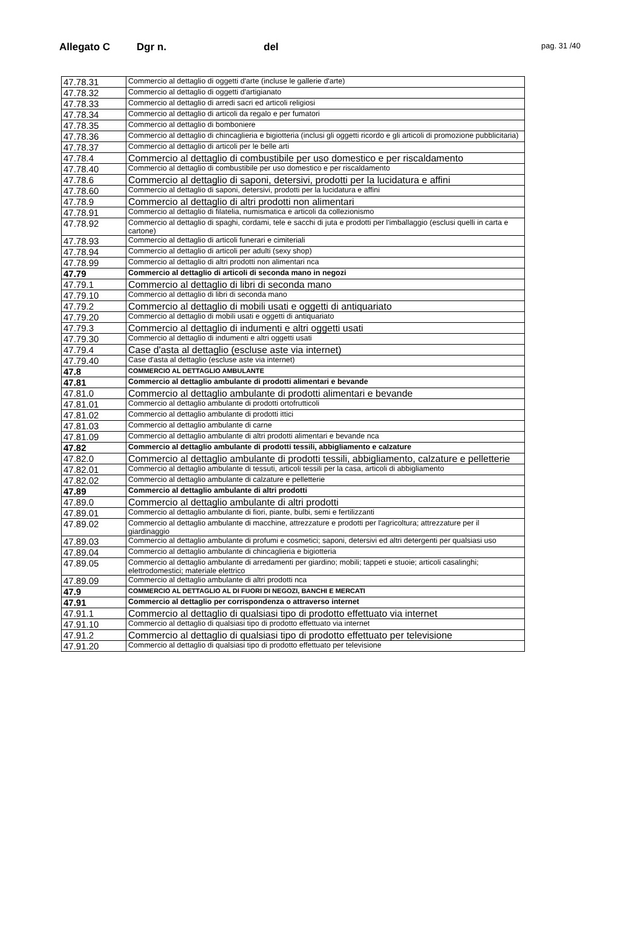Allegato C Dgr n. del pag. 31 /40
| 47.78.31 | Commercio al dettaglio di oggetti d'arte (incluse le gallerie d'arte) |
| 47.78.32 | Commercio al dettaglio di oggetti d'artigianato |
| 47.78.33 | Commercio al dettaglio di arredi sacri ed articoli religiosi |
| 47.78.34 | Commercio al dettaglio di articoli da regalo e per fumatori |
| 47.78.35 | Commercio al dettaglio di bomboniere |
| 47.78.36 | Commercio al dettaglio di chincaglieria e bigiotteria (inclusi gli oggetti ricordo e gli articoli di promozione pubblicitaria) |
| 47.78.37 | Commercio al dettaglio di articoli per le belle arti |
| 47.78.4 | Commercio al dettaglio di combustibile per uso domestico e per riscaldamento |
| 47.78.40 | Commercio al dettaglio di combustibile per uso domestico e per riscaldamento |
| 47.78.6 | Commercio al dettaglio di saponi, detersivi, prodotti per la lucidatura e affini |
| 47.78.60 | Commercio al dettaglio di saponi, detersivi, prodotti per la lucidatura e affini |
| 47.78.9 | Commercio al dettaglio di altri prodotti non alimentari |
| 47.78.91 | Commercio al dettaglio di filatelia, numismatica e articoli da collezionismo |
| 47.78.92 | Commercio al dettaglio di spaghi, cordami, tele e sacchi di juta e prodotti per l'imballaggio (esclusi quelli in carta e cartone) |
| 47.78.93 | Commercio al dettaglio di articoli funerari e cimiteriali |
| 47.78.94 | Commercio al dettaglio di articoli per adulti (sexy shop) |
| 47.78.99 | Commercio al dettaglio di altri prodotti non alimentari nca |
| 47.79 | Commercio al dettaglio di articoli di seconda mano in negozi |
| 47.79.1 | Commercio al dettaglio di libri di seconda mano |
| 47.79.10 | Commercio al dettaglio di libri di seconda mano |
| 47.79.2 | Commercio al dettaglio di mobili usati e oggetti di antiquariato |
| 47.79.20 | Commercio al dettaglio di mobili usati e oggetti di antiquariato |
| 47.79.3 | Commercio al dettaglio di indumenti e altri oggetti usati |
| 47.79.30 | Commercio al dettaglio di indumenti e altri oggetti usati |
| 47.79.4 | Case d'asta al dettaglio (escluse aste via internet) |
| 47.79.40 | Case d'asta al dettaglio (escluse aste via internet) |
| 47.8 | COMMERCIO AL DETTAGLIO AMBULANTE |
| 47.81 | Commercio al dettaglio ambulante di prodotti alimentari e bevande |
| 47.81.0 | Commercio al dettaglio ambulante di prodotti alimentari e bevande |
| 47.81.01 | Commercio al dettaglio ambulante di prodotti ortofrutticoli |
| 47.81.02 | Commercio al dettaglio ambulante di prodotti ittici |
| 47.81.03 | Commercio al dettaglio ambulante di carne |
| 47.81.09 | Commercio al dettaglio ambulante di altri prodotti alimentari e bevande nca |
| 47.82 | Commercio al dettaglio ambulante di prodotti tessili, abbigliamento e calzature |
| 47.82.0 | Commercio al dettaglio ambulante di prodotti tessili, abbigliamento, calzature e pelletterie |
| 47.82.01 | Commercio al dettaglio ambulante di tessuti, articoli tessili per la casa, articoli di abbigliamento |
| 47.82.02 | Commercio al dettaglio ambulante di calzature e pelletterie |
| 47.89 | Commercio al dettaglio ambulante di altri prodotti |
| 47.89.0 | Commercio al dettaglio ambulante di altri prodotti |
| 47.89.01 | Commercio al dettaglio ambulante di fiori, piante, bulbi, semi e fertilizzanti |
| 47.89.02 | Commercio al dettaglio ambulante di macchine, attrezzature e prodotti per l'agricoltura; attrezzature per il giardinaggio |
| 47.89.03 | Commercio al dettaglio ambulante di profumi e cosmetici; saponi, detersivi ed altri detergenti per qualsiasi uso |
| 47.89.04 | Commercio al dettaglio ambulante di chincaglieria e bigiotteria |
| 47.89.05 | Commercio al dettaglio ambulante di arredamenti per giardino; mobili; tappeti e stuoie; articoli casalinghi; elettrodomestici; materiale elettrico |
| 47.89.09 | Commercio al dettaglio ambulante di altri prodotti nca |
| 47.9 | COMMERCIO AL DETTAGLIO AL DI FUORI DI NEGOZI, BANCHI E MERCATI |
| 47.91 | Commercio al dettaglio per corrispondenza o attraverso internet |
| 47.91.1 | Commercio al dettaglio di qualsiasi tipo di prodotto effettuato via internet |
| 47.91.10 | Commercio al dettaglio di qualsiasi tipo di prodotto effettuato via internet |
| 47.91.2 | Commercio al dettaglio di qualsiasi tipo di prodotto effettuato per televisione |
| 47.91.20 | Commercio al dettaglio di qualsiasi tipo di prodotto effettuato per televisione |